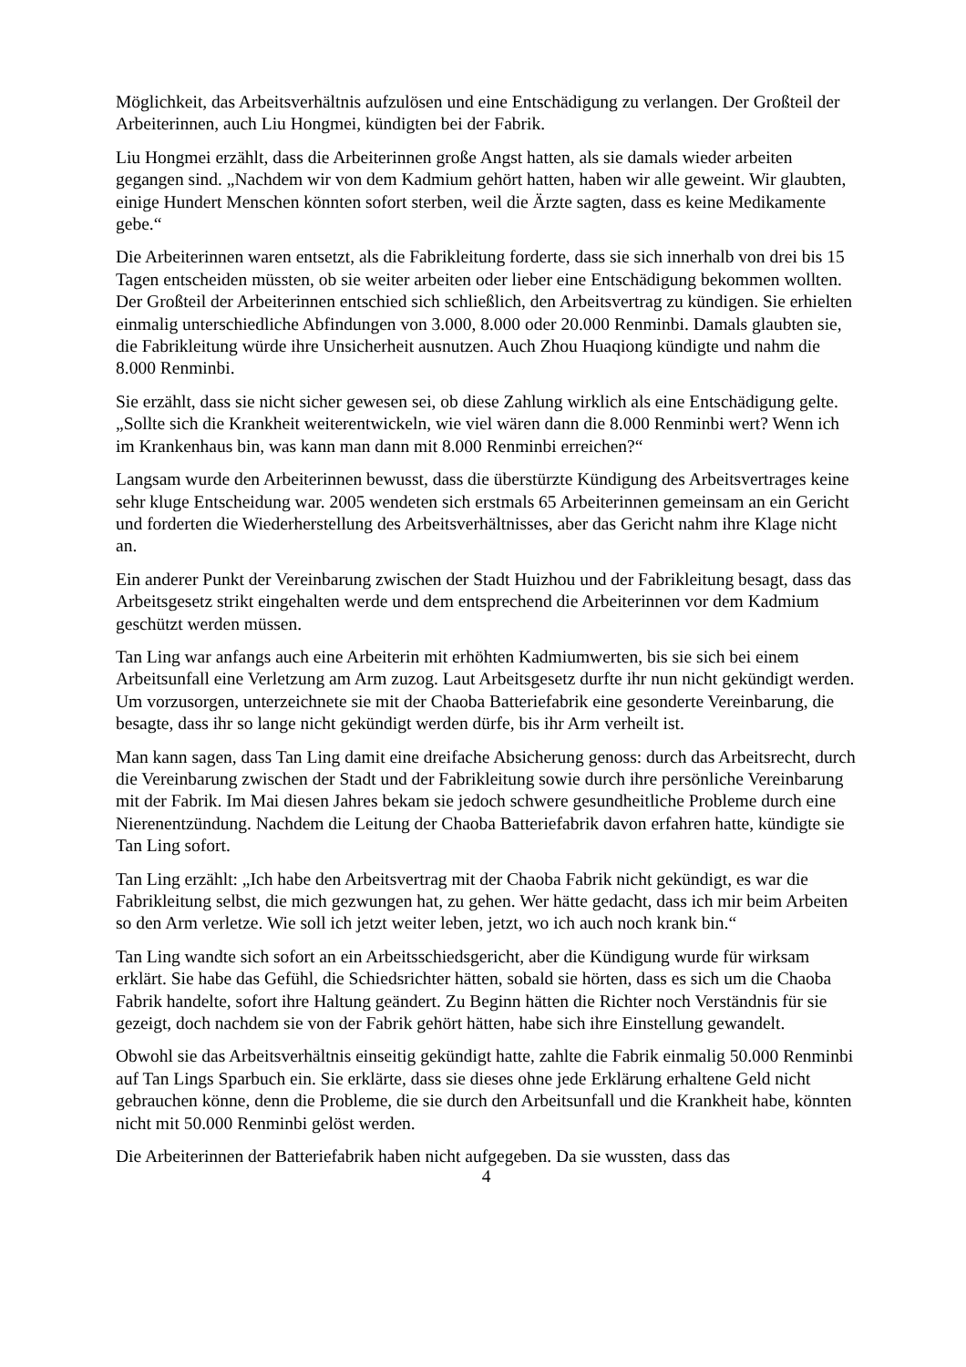Möglichkeit, das Arbeitsverhältnis aufzulösen und eine Entschädigung zu verlangen. Der Großteil der Arbeiterinnen, auch Liu Hongmei, kündigten bei der Fabrik.
Liu Hongmei erzählt, dass die Arbeiterinnen große Angst hatten, als sie damals wieder arbeiten gegangen sind. „Nachdem wir von dem Kadmium gehört hatten, haben wir alle geweint. Wir glaubten, einige Hundert Menschen könnten sofort sterben, weil die Ärzte sagten, dass es keine Medikamente gebe.“
Die Arbeiterinnen waren entsetzt, als die Fabrikleitung forderte, dass sie sich innerhalb von drei bis 15 Tagen entscheiden müssten, ob sie weiter arbeiten oder lieber eine Entschädigung bekommen wollten. Der Großteil der Arbeiterinnen entschied sich schließlich, den Arbeitsvertrag zu kündigen. Sie erhielten einmalig unterschiedliche Abfindungen von 3.000, 8.000 oder 20.000 Renminbi. Damals glaubten sie, die Fabrikleitung würde ihre Unsicherheit ausnutzen. Auch Zhou Huaqiong kündigte und nahm die 8.000 Renminbi.
Sie erzählt, dass sie nicht sicher gewesen sei, ob diese Zahlung wirklich als eine Entschädigung gelte. „Sollte sich die Krankheit weiterentwickeln, wie viel wären dann die 8.000 Renminbi wert? Wenn ich im Krankenhaus bin, was kann man dann mit 8.000 Renminbi erreichen?“
Langsam wurde den Arbeiterinnen bewusst, dass die überstürzte Kündigung des Arbeitsvertrages keine sehr kluge Entscheidung war. 2005 wendeten sich erstmals 65 Arbeiterinnen gemeinsam an ein Gericht und forderten die Wiederherstellung des Arbeitsverhältnisses, aber das Gericht nahm ihre Klage nicht an.
Ein anderer Punkt der Vereinbarung zwischen der Stadt Huizhou und der Fabrikleitung besagt, dass das Arbeitsgesetz strikt eingehalten werde und dem entsprechend die Arbeiterinnen vor dem Kadmium geschützt werden müssen.
Tan Ling war anfangs auch eine Arbeiterin mit erhöhten Kadmiumwerten, bis sie sich bei einem Arbeitsunfall eine Verletzung am Arm zuzog. Laut Arbeitsgesetz durfte ihr nun nicht gekündigt werden. Um vorzusorgen, unterzeichnete sie mit der Chaoba Batteriefabrik eine gesonderte Vereinbarung, die besagte, dass ihr so lange nicht gekündigt werden dürfe, bis ihr Arm verheilt ist.
Man kann sagen, dass Tan Ling damit eine dreifache Absicherung genoss: durch das Arbeitsrecht, durch die Vereinbarung zwischen der Stadt und der Fabrikleitung sowie durch ihre persönliche Vereinbarung mit der Fabrik. Im Mai diesen Jahres bekam sie jedoch schwere gesundheitliche Probleme durch eine Nierenentzündung. Nachdem die Leitung der Chaoba Batteriefabrik davon erfahren hatte, kündigte sie Tan Ling sofort.
Tan Ling erzählt: „Ich habe den Arbeitsvertrag mit der Chaoba Fabrik nicht gekündigt, es war die Fabrikleitung selbst, die mich gezwungen hat, zu gehen. Wer hätte gedacht, dass ich mir beim Arbeiten so den Arm verletze. Wie soll ich jetzt weiter leben, jetzt, wo ich auch noch krank bin.“
Tan Ling wandte sich sofort an ein Arbeitsschiedsgericht, aber die Kündigung wurde für wirksam erklärt. Sie habe das Gefühl, die Schiedsrichter hätten, sobald sie hörten, dass es sich um die Chaoba Fabrik handelte, sofort ihre Haltung geändert. Zu Beginn hätten die Richter noch Verständnis für sie gezeigt, doch nachdem sie von der Fabrik gehört hätten, habe sich ihre Einstellung gewandelt.
Obwohl sie das Arbeitsverhältnis einseitig gekündigt hatte, zahlte die Fabrik einmalig 50.000 Renminbi auf Tan Lings Sparbuch ein. Sie erklärte, dass sie dieses ohne jede Erklärung erhaltene Geld nicht gebrauchen könne, denn die Probleme, die sie durch den Arbeitsunfall und die Krankheit habe, könnten nicht mit 50.000 Renminbi gelöst werden.
Die Arbeiterinnen der Batteriefabrik haben nicht aufgegeben. Da sie wussten, dass das
4